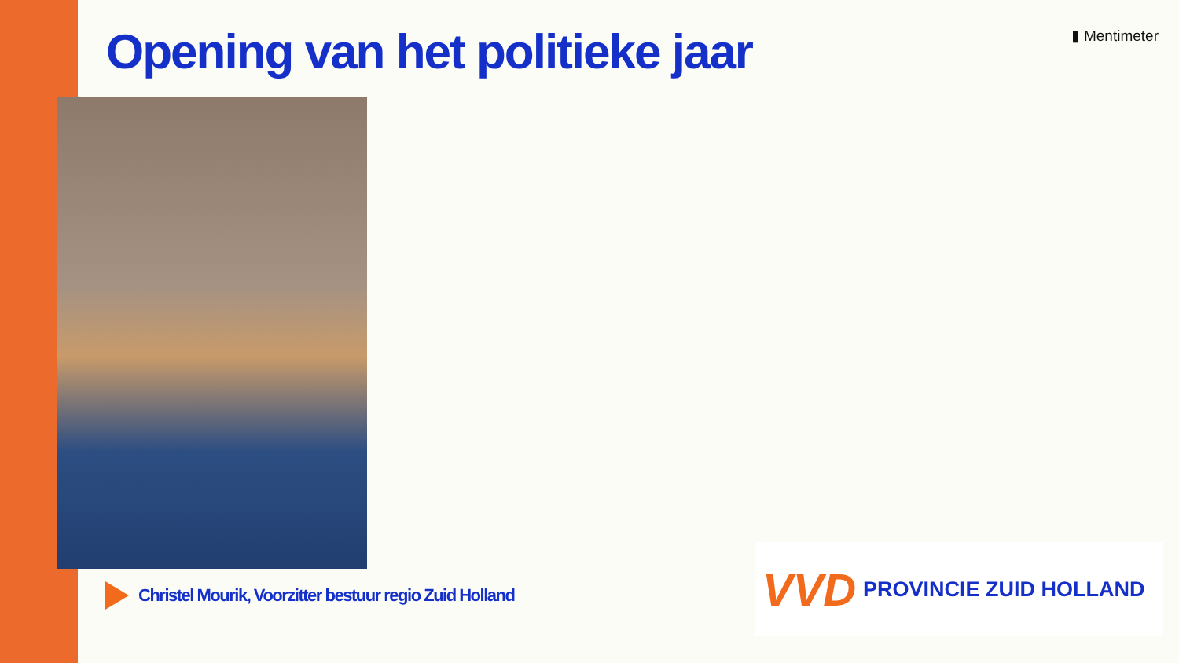▮ Mentimeter Opening van het politieke jaar
Christel Mourik, Voorzitter bestuur regio Zuid Holland
VVD
PROVINCIE ZUID HOLLAND